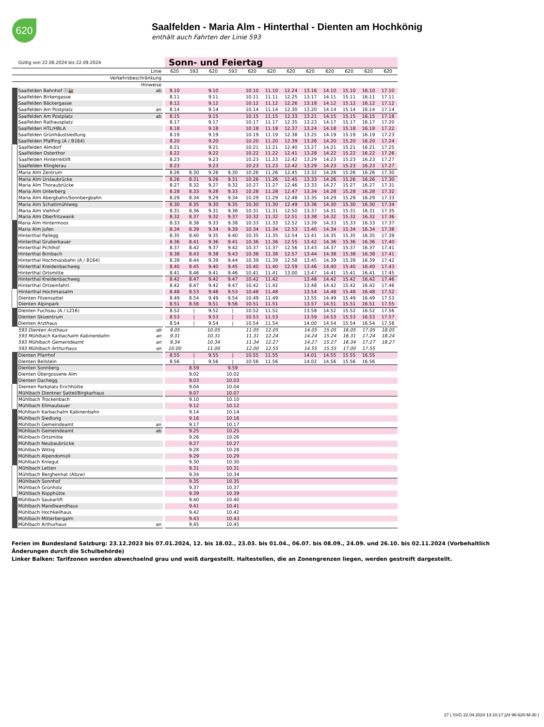620
Saalfelden - Maria Alm - Hinterthal - Dienten am Hochkönig
enthält auch Fahrten der Linie 593
| | Gültig von 22.06.2024 bis 22.09.2024 | | | Sonn- und Feiertag | | | | | | | | | | | |
| | Linie | | | 620 | 593 | 620 | 593 | 620 | 620 | 620 | 620 | 620 | 620 | 620 | 620 |
| | Verkehrsbeschränkung | | | | | | | | | | | | | | |
| | Hinweise | | | | | | | | | | | | | | |
| | Saalfelden Bahnhof ⓢ🚂 | ab | | 8.10 | | 9.10 | | 10.10 | 11.10 | 12.24 | 13.16 | 14.10 | 15.10 | 16.10 | 17.10 |
| | Saalfelden Birkengasse | | | 8.11 | | 9.11 | | 10.11 | 11.11 | 12.25 | 13.17 | 14.11 | 15.11 | 16.11 | 17.11 |
| | Saalfelden Bäckergasse | | | 8.12 | | 9.12 | | 10.12 | 11.12 | 12.26 | 13.18 | 14.12 | 15.12 | 16.12 | 17.12 |
| | Saalfelden Am Postplatz | an | | 8.14 | | 9.14 | | 10.14 | 11.14 | 12.30 | 13.20 | 14.14 | 15.14 | 16.14 | 17.14 |
| | Saalfelden Am Postplatz | ab | | 8.15 | | 9.15 | | 10.15 | 11.15 | 12.33 | 13.21 | 14.15 | 15.15 | 16.15 | 17.18 |
| | Saalfelden Rathausplatz | | | 8.17 | | 9.17 | | 10.17 | 11.17 | 12.35 | 13.23 | 14.17 | 15.17 | 16.17 | 17.20 |
| | Saalfelden HTL/HBLA | | | 8.18 | | 9.18 | | 10.18 | 11.18 | 12.37 | 13.24 | 14.18 | 15.18 | 16.18 | 17.22 |
| | Saalfelden Grünhäuslsiedlung | | | 8.19 | | 9.19 | | 10.19 | 11.19 | 12.38 | 13.25 | 14.19 | 15.19 | 16.19 | 17.23 |
| | Saalfelden Pfaffing (A / B164) | | | 8.20 | | 9.20 | | 10.20 | 11.20 | 12.39 | 13.26 | 14.20 | 15.20 | 16.20 | 17.24 |
| | Saalfelden Almdorf | | | 8.21 | | 9.21 | | 10.21 | 11.21 | 12.40 | 13.27 | 14.21 | 15.21 | 16.21 | 17.25 |
| | Saalfelden Osterthor | | | 8.22 | | 9.22 | | 10.22 | 11.22 | 12.41 | 13.28 | 14.22 | 15.22 | 16.22 | 17.26 |
| | Saalfelden Hinterreitlift | | | 8.23 | | 9.23 | | 10.23 | 11.23 | 12.42 | 13.29 | 14.23 | 15.23 | 16.23 | 17.27 |
| | Saalfelden Klinglerau | | | 8.23 | | 9.23 | | 10.23 | 11.23 | 12.42 | 13.29 | 14.23 | 15.23 | 16.23 | 17.27 |
| | Maria Alm Zentrum | | | 8.26 | 8.30 | 9.26 | 9.30 | 10.26 | 11.26 | 12.45 | 13.32 | 14.26 | 15.26 | 16.26 | 17.30 |
| | Maria Alm Urslaubrücke | | | 8.26 | 8.31 | 9.26 | 9.31 | 10.26 | 11.26 | 12.45 | 13.33 | 14.26 | 15.26 | 16.26 | 17.30 |
| | Maria Alm Thoraubrücke | | | 8.27 | 8.32 | 9.27 | 9.32 | 10.27 | 11.27 | 12.46 | 13.33 | 14.27 | 15.27 | 16.27 | 17.31 |
| | Maria Alm Unterberg | | | 8.28 | 8.33 | 9.28 | 9.33 | 10.28 | 11.28 | 12.47 | 13.34 | 14.28 | 15.28 | 16.28 | 17.32 |
| | Maria Alm Abergbahn/Sonnbergbahn | | | 8.29 | 8.34 | 9.29 | 9.34 | 10.29 | 11.29 | 12.48 | 13.35 | 14.29 | 15.29 | 16.29 | 17.33 |
| | Maria Alm Schattmühlweg | | | 8.30 | 8.35 | 9.30 | 9.35 | 10.30 | 11.30 | 12.49 | 13.36 | 14.30 | 15.30 | 16.30 | 17.34 |
| | Maria Alm Viehhof | | | 8.31 | 8.36 | 9.31 | 9.36 | 10.31 | 11.31 | 12.50 | 13.37 | 14.31 | 15.31 | 16.31 | 17.35 |
| | Maria Alm Oberfritzwank | | | 8.32 | 8.37 | 9.32 | 9.37 | 10.32 | 11.32 | 12.51 | 13.38 | 14.32 | 15.32 | 16.32 | 17.36 |
| | Maria Alm Hintermoos | | | 8.33 | 8.38 | 9.33 | 9.38 | 10.33 | 11.33 | 12.52 | 13.39 | 14.33 | 15.33 | 16.33 | 17.37 |
| | Maria Alm Jufen | | | 8.34 | 8.39 | 9.34 | 9.39 | 10.34 | 11.34 | 12.53 | 13.40 | 14.34 | 15.34 | 16.34 | 17.38 |
| | Hinterthal Pallegg | | | 8.35 | 8.40 | 9.35 | 9.40 | 10.35 | 11.35 | 12.54 | 13.41 | 14.35 | 15.35 | 16.35 | 17.39 |
| | Hinterthal Gruberbauer | | | 8.36 | 8.41 | 9.36 | 9.41 | 10.36 | 11.36 | 12.55 | 13.42 | 14.36 | 15.36 | 16.36 | 17.40 |
| | Hinterthal Pichlhof | | | 8.37 | 8.42 | 9.37 | 9.42 | 10.37 | 11.37 | 12.56 | 13.43 | 14.37 | 15.37 | 16.37 | 17.41 |
| | Hinterthal Birnbach | | | 8.38 | 8.43 | 9.38 | 9.43 | 10.38 | 11.38 | 12.57 | 13.44 | 14.38 | 15.38 | 16.38 | 17.41 |
| | Hinterthal Hochmaisbahn (A / B164) | | | 8.39 | 8.44 | 9.39 | 9.44 | 10.39 | 11.39 | 12.58 | 13.45 | 14.39 | 15.39 | 16.39 | 17.42 |
| | Hinterthal Kreidenbachweg | | | 8.40 | 8.45 | 9.40 | 9.45 | 10.40 | 11.40 | 12.59 | 13.46 | 14.40 | 15.40 | 16.40 | 17.43 |
| | Hinterthal Ortsmitte | | | 8.41 | 8.46 | 9.41 | 9.46 | 10.41 | 11.41 | 13.00 | 13.47 | 14.41 | 15.41 | 16.41 | 17.45 |
| | Hinterthal Kreidenbachweg | | | 8.42 | 8.47 | 9.42 | 9.47 | 10.42 | 11.42 | | 13.48 | 14.42 | 15.42 | 16.42 | 17.46 |
| | Hinterthal Ortseinfahrt | | | 8.42 | 8.47 | 9.42 | 9.47 | 10.42 | 11.42 | | 13.48 | 14.42 | 15.42 | 16.42 | 17.46 |
| | Hinterthal Hochmaisalm | | | 8.48 | 8.53 | 9.48 | 9.53 | 10.48 | 11.48 | | 13.54 | 14.48 | 15.48 | 16.48 | 17.52 |
| | Dienten Filzensattel | | | 8.49 | 8.54 | 9.49 | 9.54 | 10.49 | 11.49 | | 13.55 | 14.49 | 15.49 | 16.49 | 17.53 |
| | Dienten Alpinpark | | | 8.51 | 8.56 | 9.51 | 9.56 | 10.51 | 11.51 | | 13.57 | 14.51 | 15.51 | 16.51 | 17.55 |
| | Dienten Fuchsau (A / L216) | | | 8.52 | / | 9.52 | / | 10.52 | 11.52 | | 13.58 | 14.52 | 15.52 | 16.52 | 17.56 |
| | Dienten Skizentrum | | | 8.53 | / | 9.53 | / | 10.53 | 11.53 | | 13.59 | 14.53 | 15.53 | 16.53 | 17.57 |
| | Dienten Arzthaus | | | 8.54 | / | 9.54 | / | 10.54 | 11.54 | | 14.00 | 14.54 | 15.54 | 16.54 | 17.58 |
| | 593 Dienten Arzthaus | ab | | 9.05 | | 10.05 | | 11.05 | 12.05 | | 14.05 | 15.05 | 16.05 | 17.05 | 18.05 |
| | 593 Mühlbach Karbachalm Kabinenbahn | an | | 9.31 | | 10.31 | | 11.31 | 12.24 | | 14.24 | 15.24 | 16.31 | 17.24 | 18.24 |
| | 593 Mühlbach Gemeindeamt | an | | 9.34 | | 10.34 | | 11.34 | 12.27 | | 14.27 | 15.27 | 16.34 | 17.27 | 18.27 |
| | 593 Mühlbach Arthurhaus | an | | 10.00 | | 11.00 | | 12.00 | 12.55 | | 14.55 | 15.55 | 17.00 | 17.55 | |
| | Dienten Pfarrhof | | | 8.55 | / | 9.55 | / | 10.55 | 11.55 | | 14.01 | 14.55 | 15.55 | 16.55 | |
| | Dienten Beilstein | | | 8.56 | / | 9.56 | / | 10.56 | 11.56 | | 14.02 | 14.56 | 15.56 | 16.56 | |
| | Dienten Sonnberg | | | | 8.59 | | 9.59 | | | | | | | | |
| | Dienten Übergossene Alm | | | | 9.02 | | 10.02 | | | | | | | | |
| | Dienten Dachegg | | | | 9.03 | | 10.03 | | | | | | | | |
| | Dienten Parkplatz Erichhütte | | | | 9.04 | | 10.04 | | | | | | | | |
| | Mühlbach Dientner Sattel/Birgkarhaus | | | | 9.07 | | 10.07 | | | | | | | | |
| | Mühlbach Trockenbach | | | | 9.10 | | 10.10 | | | | | | | | |
| | Mühlbach Ellmaubauer | | | | 9.12 | | 10.12 | | | | | | | | |
| | Mühlbach Karbachalm Kabinenbahn | | | | 9.14 | | 10.14 | | | | | | | | |
| | Mühlbach Siedlung | | | | 9.16 | | 10.16 | | | | | | | | |
| | Mühlbach Gemeindeamt | an | | | 9.17 | | 10.17 | | | | | | | | |
| | Mühlbach Gemeindeamt | ab | | | 9.25 | | 10.25 | | | | | | | | |
| | Mühlbach Ortsmitte | | | | 9.26 | | 10.26 | | | | | | | | |
| | Mühlbach Neubaubrücke | | | | 9.27 | | 10.27 | | | | | | | | |
| | Mühlbach Wittig | | | | 9.28 | | 10.28 | | | | | | | | |
| | Mühlbach Alpendomizil | | | | 9.29 | | 10.29 | | | | | | | | |
| | Mühlbach Kniegut | | | | 9.30 | | 10.30 | | | | | | | | |
| | Mühlbach Letten | | | | 9.31 | | 10.31 | | | | | | | | |
| | Mühlbach Bergheimat (Abzw) | | | | 9.34 | | 10.34 | | | | | | | | |
| | Mühlbach Sonnhof | | | | 9.35 | | 10.35 | | | | | | | | |
| | Mühlbach Grünholz | | | | 9.37 | | 10.37 | | | | | | | | |
| | Mühlbach Kopphütte | | | | 9.39 | | 10.39 | | | | | | | | |
| | Mühlbach Saukarlift | | | | 9.40 | | 10.40 | | | | | | | | |
| | Mühlbach Mandlwandhaus | | | | 9.41 | | 10.41 | | | | | | | | |
| | Mühlbach Hochkeilhaus | | | | 9.42 | | 10.42 | | | | | | | | |
| | Mühlbach Mitterbergalm | | | | 9.43 | | 10.43 | | | | | | | | |
| | Mühlbach Arthurhaus | an | | | 9.45 | | 10.45 | | | | | | | | |
Ferien im Bundesland Salzburg: 23.12.2023 bis 07.01.2024, 12. bis 18.02., 23.03. bis 01.04., 06.07. bis 08.09., 24.09. und 26.10. bis 02.11.2024 (Vorbehaltlich Änderungen durch die Schulbehörde)
Linker Balken: Tarifzonen werden abwechselnd grau und weiß dargestellt. Haltestellen, die an Zonengrenzen liegen, werden gestreift dargestellt.
27 ( SVG 22.04.2024 14:10:17 j24 96-620-M-30 )